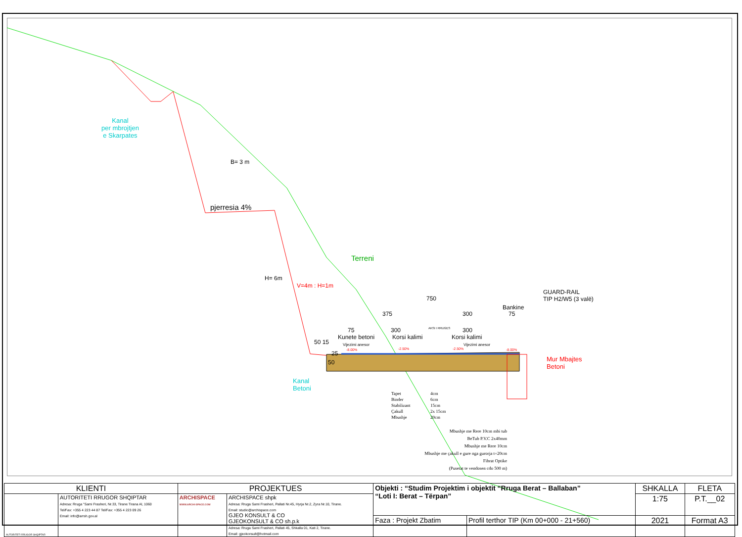Kanal
per mbrojtjen
e Skarpates
B= 3 m
pjerresia 4%
H= 6m
V=4m : H=1m
Terreni
GUARD-RAIL
TIP H2/W5 (3 valë)
750
Bankine
375 300 75
75 300 300
Kunete betoni Korsi kalimi Korsi kalimi
Vijezimi anesor Vijezimi anesor
AKSI I RRUGES
-8.00% -2.50% -2.50% -8.00%
50 15
25
50
Mur Mbajtes
Betoni
Kanal
Betoni
| Tapet | 4cm |
| Binder | 6cm |
| Stabilizant | 15cm |
| Çakull | 2x 15cm |
| Mbushje | 20cm |
Mbushje me Rere 10cm mbi tub
BeTub P.V.C 2x40mm
Mbushje me Rere 10cm
Mbushje me çakull e gure nga gurorja t=20cm
Fibrat Optike
(Pusetat te vendosen cdo 500 m)
| KLIENTI | | PROJEKTUES | | Objekti : “Studim Projektim i objektit “Rruga Berat – Ballaban” “Loti I: Berat – Tërpan” | | SHKALLA | FLETA |
| AUTORITETI RRUGOR SHQIPTAR | AUTORITETI RRUGOR SHQIPTAR Adresa: Rruga "Sami Frasheri, Nr.33, Tirane Tirana Al, 1060 Tel/Fax: +355 4 223 44 87 Tel/Fax: +355 4 223 09 26 Email: info@arrsh.gov.al | ARCHISPACE WWW.ARCHI-SPACE.COM | ARCHISPACE shpk Adresa: Rruga Sami Frasheri, Pallati Nr.45, Hyrja Nr.2, Zyra Nr.10, Tirane. Email: studio@archispace.com GJEO KONSULT & CO GJEOKONSULT & CO sh.p.k Adresa: Rruga Sami Frasheri, Pallati 45, Shkalla 01, Kati 2, Tirane. Email: gjeokonsult@hotmail.com | | | 1:75 | P.T.__02 |
| | | | | Faza : Projekt Zbatim | Profil terthor TIP (Km 00+000 - 21+560) | 2021 | Format A3 |